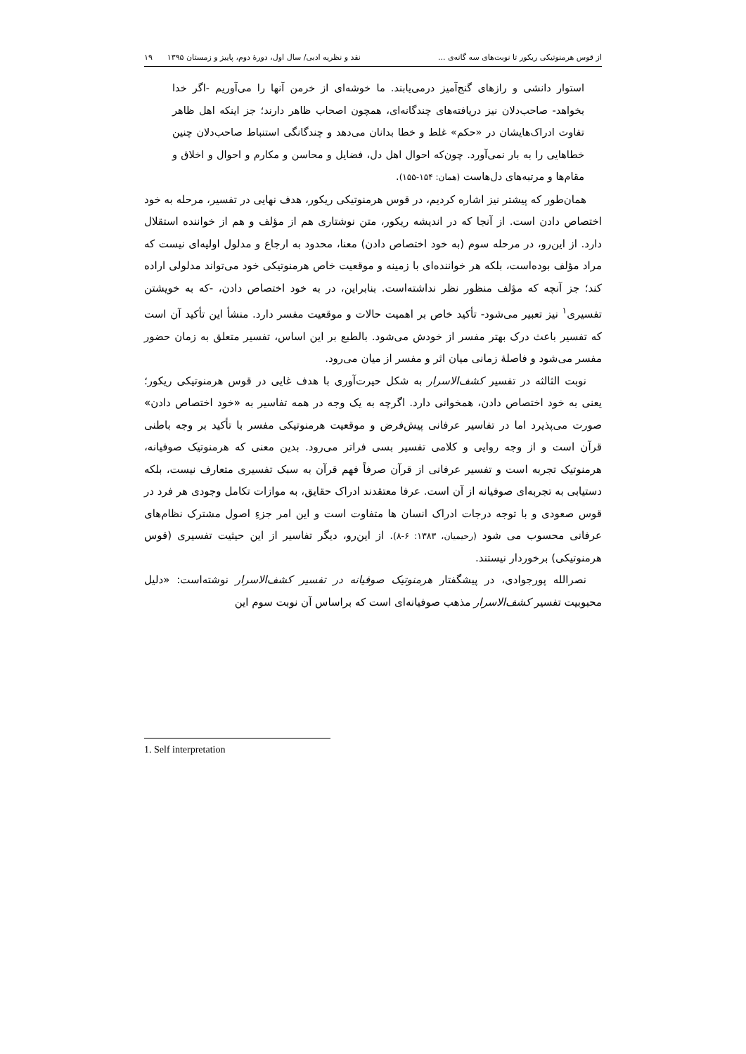از قوس هرمنوتیکی ریکور تا نوبت‌های سه گانه‌ی ... نقد و نظریه ادبی/ سال اول، دورهٔ دوم، پاییز و زمستان ۱۳۹۵ ۱۹
استوار دانشی و رازهای گنج‌آمیز درمی‌یابند. ما خوشه‌ای از خرمن آنها را می‌آوریم -اگر خدا بخواهد- صاحب‌دلان نیز دریافته‌های چندگانه‌ای، همچون اصحاب ظاهر دارند؛ جز اینکه اهل ظاهر تفاوت ادراک‌هایشان در «حکم» غلط و خطا بدانان می‌دهد و چندگانگی استنباط صاحب‌دلان چنین خطاهایی را به بار نمی‌آورد. چون‌که احوال اهل دل، فضایل و محاسن و مکارم و احوال و اخلاق و مقام‌ها و مرتبه‌های دل‌هاست (همان: ۱۵۴-۱۵۵).
همان‌طور که پیشتر نیز اشاره کردیم، در قوس هرمنوتیکی ریکور، هدف نهایی در تفسیر، مرحله به خود اختصاص دادن است. از آنجا که در اندیشه ریکور، متن نوشتاری هم از مؤلف و هم از خواننده استقلال دارد. از این‌رو، در مرحله سوم (به خود اختصاص دادن) معنا، محدود به ارجاع و مدلول اولیه‌ای نیست که مراد مؤلف بوده‌است، بلکه هر خواننده‌ای با زمینه و موقعیت خاص هرمنوتیکی خود می‌تواند مدلولی اراده کند؛ جز آنچه که مؤلف منظور نظر نداشته‌است. بنابراین، در به خود اختصاص دادن، -که به خویشتن تفسیری<sup>۱</sup> نیز تعبیر می‌شود- تأکید خاص بر اهمیت حالات و موقعیت مفسر دارد. منشأ این تأکید آن است که تفسیر باعث درک بهتر مفسر از خودش می‌شود. بالطبع بر این اساس، تفسیر متعلق به زمان حضور مفسر می‌شود و فاصلهٔ زمانی میان اثر و مفسر از میان می‌رود.
نوبت الثالثه در تفسیر کشف‌الاسرار به شکل حیرت‌آوری با هدف غایی در قوس هرمنوتیکی ریکور؛ یعنی به خود اختصاص دادن، همخوانی دارد. اگرچه به یک وجه در همه تفاسیر به «خود اختصاص دادن» صورت می‌پذیرد اما در تفاسیر عرفانی پیش‌فرض و موقعیت هرمنوتیکی مفسر با تأکید بر وجه باطنی قرآن است و از وجه روایی و کلامی تفسیر بسی فراتر می‌رود. بدین معنی که هرمنوتیک صوفیانه، هرمنوتیک تجربه است و تفسیر عرفانی از قرآن صرفاً فهم قرآن به سبک تفسیری متعارف نیست، بلکه دستیابی به تجربه‌ای صوفیانه از آن است. عرفا معتقدند ادراک حقایق، به موازات تکامل وجودی هر فرد در قوس صعودی و با توجه درجات ادراک انسان ها متفاوت است و این امر جزءِ اصول مشترک نظام‌های عرفانی محسوب می شود (رحیمیان، ۱۳۸۳: ۶-۸). از این‌رو، دیگر تفاسیر از این حیثیت تفسیری (قوس هرمنوتیکی) برخوردار نیستند.
نصرالله پورجوادی، در پیشگفتار هرمنوتیک صوفیانه در تفسیر کشف‌الاسرار نوشته‌است: «دلیل محبوبیت تفسیر کشف‌الاسرار مذهب صوفیانه‌ای است که براساس آن نوبت سوم این
1. Self interpretation